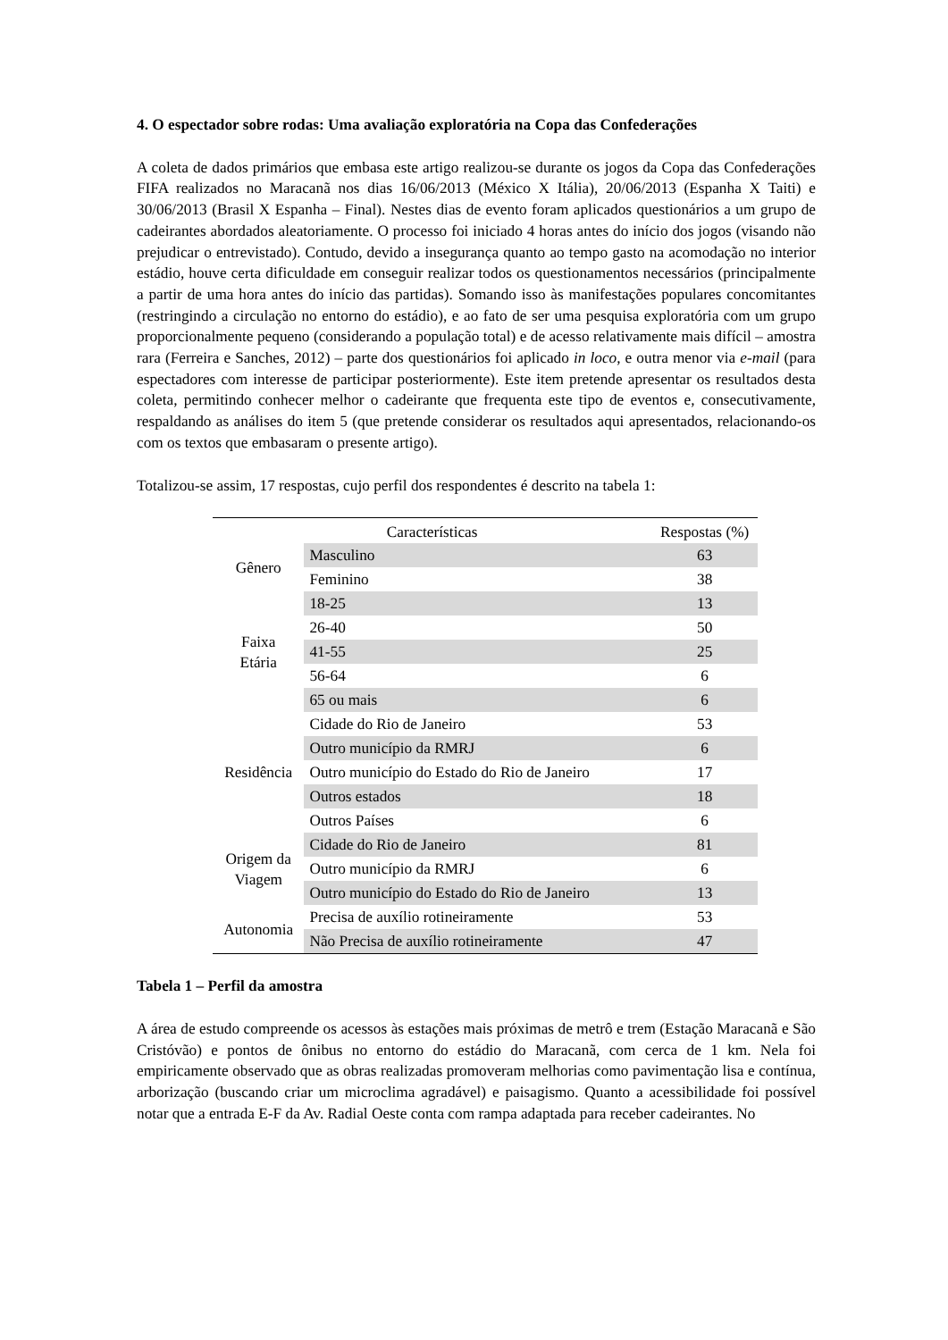4. O espectador sobre rodas: Uma avaliação exploratória na Copa das Confederações
A coleta de dados primários que embasa este artigo realizou-se durante os jogos da Copa das Confederações FIFA realizados no Maracanã nos dias 16/06/2013 (México X Itália), 20/06/2013 (Espanha X Taiti) e 30/06/2013 (Brasil X Espanha – Final). Nestes dias de evento foram aplicados questionários a um grupo de cadeirantes abordados aleatoriamente. O processo foi iniciado 4 horas antes do início dos jogos (visando não prejudicar o entrevistado). Contudo, devido a insegurança quanto ao tempo gasto na acomodação no interior estádio, houve certa dificuldade em conseguir realizar todos os questionamentos necessários (principalmente a partir de uma hora antes do início das partidas). Somando isso às manifestações populares concomitantes (restringindo a circulação no entorno do estádio), e ao fato de ser uma pesquisa exploratória com um grupo proporcionalmente pequeno (considerando a população total) e de acesso relativamente mais difícil – amostra rara (Ferreira e Sanches, 2012) – parte dos questionários foi aplicado in loco, e outra menor via e-mail (para espectadores com interesse de participar posteriormente). Este item pretende apresentar os resultados desta coleta, permitindo conhecer melhor o cadeirante que frequenta este tipo de eventos e, consecutivamente, respaldando as análises do item 5 (que pretende considerar os resultados aqui apresentados, relacionando-os com os textos que embasaram o presente artigo).
Totalizou-se assim, 17 respostas, cujo perfil dos respondentes é descrito na tabela 1:
| Características | | Respostas (%) |
| --- | --- | --- |
| Gênero | Masculino | 63 |
| | Feminino | 38 |
| Faixa Etária | 18-25 | 13 |
| | 26-40 | 50 |
| | 41-55 | 25 |
| | 56-64 | 6 |
| | 65 ou mais | 6 |
| Residência | Cidade do Rio de Janeiro | 53 |
| | Outro município da RMRJ | 6 |
| | Outro município do Estado do Rio de Janeiro | 17 |
| | Outros estados | 18 |
| | Outros Países | 6 |
| Origem da Viagem | Cidade do Rio de Janeiro | 81 |
| | Outro município da RMRJ | 6 |
| | Outro município do Estado do Rio de Janeiro | 13 |
| Autonomia | Precisa de auxílio rotineiramente | 53 |
| | Não Precisa de auxílio rotineiramente | 47 |
Tabela 1 – Perfil da amostra
A área de estudo compreende os acessos às estações mais próximas de metrô e trem (Estação Maracanã e São Cristóvão) e pontos de ônibus no entorno do estádio do Maracanã, com cerca de 1 km. Nela foi empiricamente observado que as obras realizadas promoveram melhorias como pavimentação lisa e contínua, arborização (buscando criar um microclima agradável) e paisagismo. Quanto a acessibilidade foi possível notar que a entrada E-F da Av. Radial Oeste conta com rampa adaptada para receber cadeirantes. No